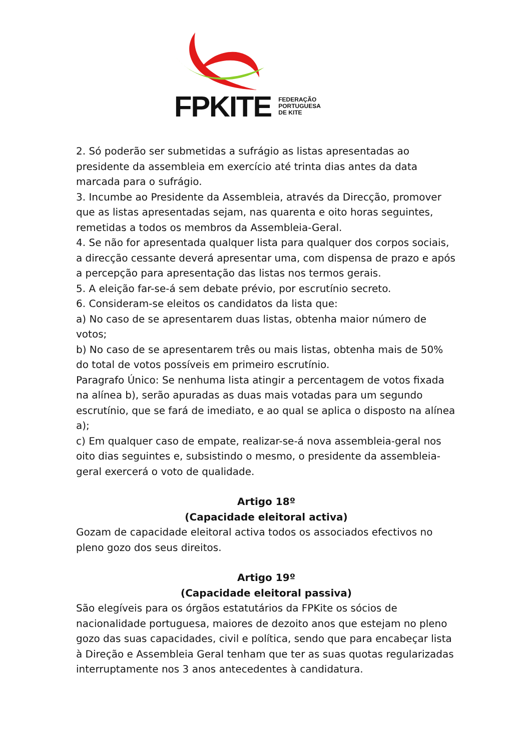FPKITE FEDERAÇÃO
PORTUGUESA
DE KITE
2. Só poderão ser submetidas a sufrágio as listas apresentadas ao presidente da assembleia em exercício até trinta dias antes da data marcada para o sufrágio.
3. Incumbe ao Presidente da Assembleia, através da Direcção, promover que as listas apresentadas sejam, nas quarenta e oito horas seguintes, remetidas a todos os membros da Assembleia-Geral.
4. Se não for apresentada qualquer lista para qualquer dos corpos sociais, a direcção cessante deverá apresentar uma, com dispensa de prazo e após a percepção para apresentação das listas nos termos gerais.
5. A eleição far-se-á sem debate prévio, por escrutínio secreto.
6. Consideram-se eleitos os candidatos da lista que:
a) No caso de se apresentarem duas listas, obtenha maior número de votos;
b) No caso de se apresentarem três ou mais listas, obtenha mais de 50% do total de votos possíveis em primeiro escrutínio.
Paragrafo Único: Se nenhuma lista atingir a percentagem de votos fixada na alínea b), serão apuradas as duas mais votadas para um segundo escrutínio, que se fará de imediato, e ao qual se aplica o disposto na alínea a);
c) Em qualquer caso de empate, realizar-se-á nova assembleia-geral nos oito dias seguintes e, subsistindo o mesmo, o presidente da assembleia-geral exercerá o voto de qualidade.
Artigo 18º
(Capacidade eleitoral activa)
Gozam de capacidade eleitoral activa todos os associados efectivos no pleno gozo dos seus direitos.
Artigo 19º
(Capacidade eleitoral passiva)
São elegíveis para os órgãos estatutários da FPKite os sócios de nacionalidade portuguesa, maiores de dezoito anos que estejam no pleno gozo das suas capacidades, civil e política, sendo que para encabeçar lista à Direção e Assembleia Geral tenham que ter as suas quotas regularizadas interruptamente nos 3 anos antecedentes à candidatura.